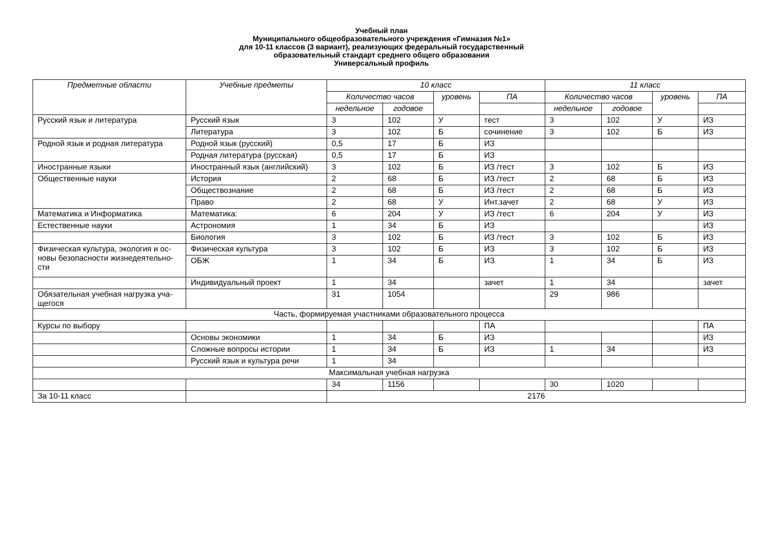Учебный план
Муниципального общеобразовательного учреждения «Гимназия №1»
для 10-11 классов (3 вариант), реализующих федеральный государственный
образовательный стандарт среднего общего образования
Универсальный профиль
| Предметные области | Учебные предметы | 10 класс | | | | 11 класс | | | |
| --- | --- | --- | --- | --- | --- | --- | --- | --- | --- |
| | | Количество часов | | уровень | ПА | Количество часов | | уровень | ПА |
| | | недельное | годовое | | | недельное | годовое | | |
| Русский язык и литература | Русский язык | 3 | 102 | У | тест | 3 | 102 | У | ИЗ |
| | Литература | 3 | 102 | Б | сочинение | 3 | 102 | Б | ИЗ |
| Родной язык и родная литература | Родной язык (русский) | 0,5 | 17 | Б | ИЗ | | | | |
| | Родная литература (русская) | 0,5 | 17 | Б | ИЗ | | | | |
| Иностранные языки | Иностранный язык (английский) | 3 | 102 | Б | ИЗ /тест | 3 | 102 | Б | ИЗ |
| Общественные науки | История | 2 | 68 | Б | ИЗ /тест | 2 | 68 | Б | ИЗ |
| | Обществознание | 2 | 68 | Б | ИЗ /тест | 2 | 68 | Б | ИЗ |
| | Право | 2 | 68 | У | Инт.зачет | 2 | 68 | У | ИЗ |
| Математика и Информатика | Математика: | 6 | 204 | У | ИЗ /тест | 6 | 204 | У | ИЗ |
| Естественные науки | Астрономия | 1 | 34 | Б | ИЗ | | | | ИЗ |
| | Биология | 3 | 102 | Б | ИЗ /тест | 3 | 102 | Б | ИЗ |
| Физическая культура, экология и ос-новы безопасности жизнедеятельно-сти | Физическая культура | 3 | 102 | Б | ИЗ | 3 | 102 | Б | ИЗ |
| | ОБЖ | 1 | 34 | Б | ИЗ | 1 | 34 | Б | ИЗ |
| | Индивидуальный проект | 1 | 34 | | зачет | 1 | 34 | | зачет |
| Обязательная учебная нагрузка уча-щегося | | 31 | 1054 | | | 29 | 986 | | |
| Часть, формируемая участниками образовательного процесса | | | | | | | | | |
| Курсы по выбору | | | | | ПА | | | | ПА |
| | Основы экономики | 1 | 34 | Б | ИЗ | | | | ИЗ |
| | Сложные вопросы истории | 1 | 34 | Б | ИЗ | 1 | 34 | | ИЗ |
| | Русский язык и культура речи | 1 | 34 | | | | | | |
| Максимальная учебная нагрузка | | | | | | | | | |
| | | 34 | 1156 | | | 30 | 1020 | | |
| За 10-11 класс | | 2176 | | | | | | | |